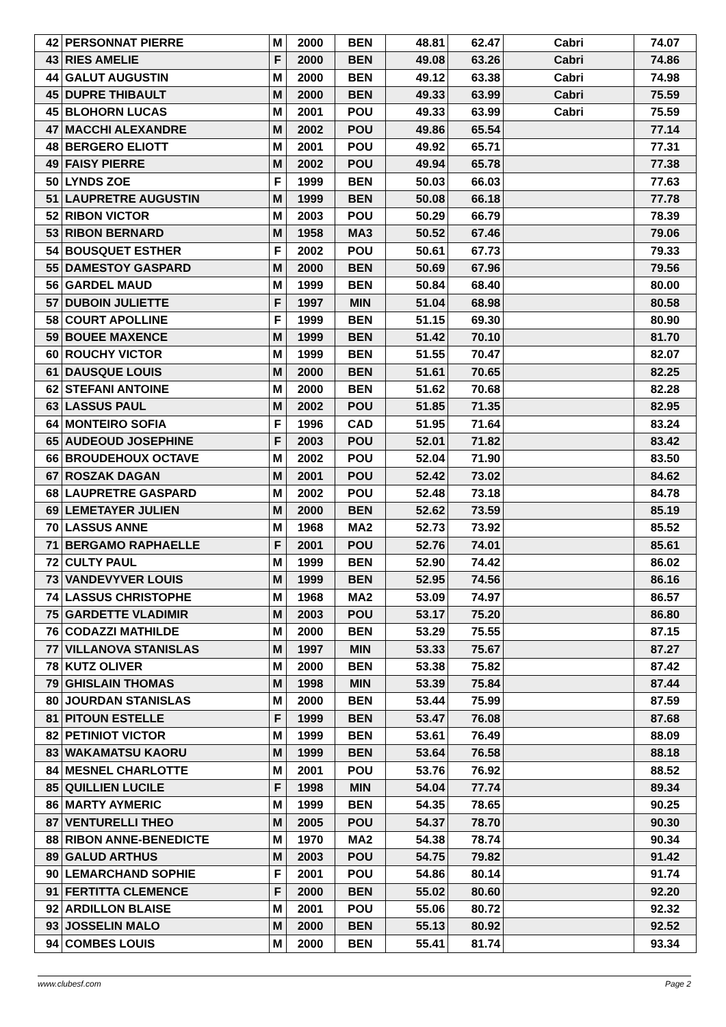| 42 | PERSONNAT PIERRE | M | 2000 | BEN | 48.81 | 62.47 | Cabri | 74.07 |
| 43 | RIES AMELIE | F | 2000 | BEN | 49.08 | 63.26 | Cabri | 74.86 |
| 44 | GALUT AUGUSTIN | M | 2000 | BEN | 49.12 | 63.38 | Cabri | 74.98 |
| 45 | DUPRE THIBAULT | M | 2000 | BEN | 49.33 | 63.99 | Cabri | 75.59 |
| 45 | BLOHORN LUCAS | M | 2001 | POU | 49.33 | 63.99 | Cabri | 75.59 |
| 47 | MACCHI ALEXANDRE | M | 2002 | POU | 49.86 | 65.54 | | 77.14 |
| 48 | BERGERO ELIOTT | M | 2001 | POU | 49.92 | 65.71 | | 77.31 |
| 49 | FAISY PIERRE | M | 2002 | POU | 49.94 | 65.78 | | 77.38 |
| 50 | LYNDS ZOE | F | 1999 | BEN | 50.03 | 66.03 | | 77.63 |
| 51 | LAUPRETRE AUGUSTIN | M | 1999 | BEN | 50.08 | 66.18 | | 77.78 |
| 52 | RIBON VICTOR | M | 2003 | POU | 50.29 | 66.79 | | 78.39 |
| 53 | RIBON BERNARD | M | 1958 | MA3 | 50.52 | 67.46 | | 79.06 |
| 54 | BOUSQUET ESTHER | F | 2002 | POU | 50.61 | 67.73 | | 79.33 |
| 55 | DAMESTOY GASPARD | M | 2000 | BEN | 50.69 | 67.96 | | 79.56 |
| 56 | GARDEL MAUD | M | 1999 | BEN | 50.84 | 68.40 | | 80.00 |
| 57 | DUBOIN JULIETTE | F | 1997 | MIN | 51.04 | 68.98 | | 80.58 |
| 58 | COURT APOLLINE | F | 1999 | BEN | 51.15 | 69.30 | | 80.90 |
| 59 | BOUEE MAXENCE | M | 1999 | BEN | 51.42 | 70.10 | | 81.70 |
| 60 | ROUCHY VICTOR | M | 1999 | BEN | 51.55 | 70.47 | | 82.07 |
| 61 | DAUSQUE LOUIS | M | 2000 | BEN | 51.61 | 70.65 | | 82.25 |
| 62 | STEFANI ANTOINE | M | 2000 | BEN | 51.62 | 70.68 | | 82.28 |
| 63 | LASSUS PAUL | M | 2002 | POU | 51.85 | 71.35 | | 82.95 |
| 64 | MONTEIRO SOFIA | F | 1996 | CAD | 51.95 | 71.64 | | 83.24 |
| 65 | AUDEOUD JOSEPHINE | F | 2003 | POU | 52.01 | 71.82 | | 83.42 |
| 66 | BROUDEHOUX OCTAVE | M | 2002 | POU | 52.04 | 71.90 | | 83.50 |
| 67 | ROSZAK DAGAN | M | 2001 | POU | 52.42 | 73.02 | | 84.62 |
| 68 | LAUPRETRE GASPARD | M | 2002 | POU | 52.48 | 73.18 | | 84.78 |
| 69 | LEMETAYER JULIEN | M | 2000 | BEN | 52.62 | 73.59 | | 85.19 |
| 70 | LASSUS ANNE | M | 1968 | MA2 | 52.73 | 73.92 | | 85.52 |
| 71 | BERGAMO RAPHAELLE | F | 2001 | POU | 52.76 | 74.01 | | 85.61 |
| 72 | CULTY PAUL | M | 1999 | BEN | 52.90 | 74.42 | | 86.02 |
| 73 | VANDEVYVER LOUIS | M | 1999 | BEN | 52.95 | 74.56 | | 86.16 |
| 74 | LASSUS CHRISTOPHE | M | 1968 | MA2 | 53.09 | 74.97 | | 86.57 |
| 75 | GARDETTE VLADIMIR | M | 2003 | POU | 53.17 | 75.20 | | 86.80 |
| 76 | CODAZZI MATHILDE | M | 2000 | BEN | 53.29 | 75.55 | | 87.15 |
| 77 | VILLANOVA STANISLAS | M | 1997 | MIN | 53.33 | 75.67 | | 87.27 |
| 78 | KUTZ OLIVER | M | 2000 | BEN | 53.38 | 75.82 | | 87.42 |
| 79 | GHISLAIN THOMAS | M | 1998 | MIN | 53.39 | 75.84 | | 87.44 |
| 80 | JOURDAN STANISLAS | M | 2000 | BEN | 53.44 | 75.99 | | 87.59 |
| 81 | PITOUN ESTELLE | F | 1999 | BEN | 53.47 | 76.08 | | 87.68 |
| 82 | PETINIOT VICTOR | M | 1999 | BEN | 53.61 | 76.49 | | 88.09 |
| 83 | WAKAMATSU KAORU | M | 1999 | BEN | 53.64 | 76.58 | | 88.18 |
| 84 | MESNEL CHARLOTTE | M | 2001 | POU | 53.76 | 76.92 | | 88.52 |
| 85 | QUILLIEN LUCILE | F | 1998 | MIN | 54.04 | 77.74 | | 89.34 |
| 86 | MARTY AYMERIC | M | 1999 | BEN | 54.35 | 78.65 | | 90.25 |
| 87 | VENTURELLI THEO | M | 2005 | POU | 54.37 | 78.70 | | 90.30 |
| 88 | RIBON ANNE-BENEDICTE | M | 1970 | MA2 | 54.38 | 78.74 | | 90.34 |
| 89 | GALUD ARTHUS | M | 2003 | POU | 54.75 | 79.82 | | 91.42 |
| 90 | LEMARCHAND SOPHIE | F | 2001 | POU | 54.86 | 80.14 | | 91.74 |
| 91 | FERTITTA CLEMENCE | F | 2000 | BEN | 55.02 | 80.60 | | 92.20 |
| 92 | ARDILLON BLAISE | M | 2001 | POU | 55.06 | 80.72 | | 92.32 |
| 93 | JOSSELIN MALO | M | 2000 | BEN | 55.13 | 80.92 | | 92.52 |
| 94 | COMBES LOUIS | M | 2000 | BEN | 55.41 | 81.74 | | 93.34 |
www.clubesf.com Page 2